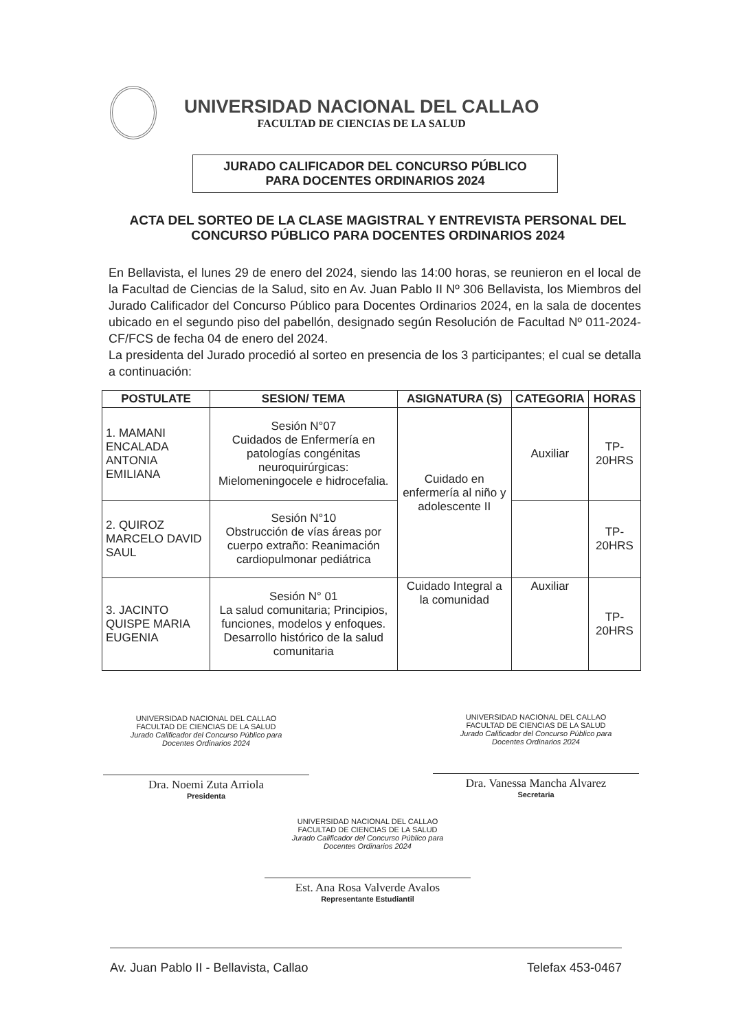UNIVERSIDAD NACIONAL DEL CALLAO
FACULTAD DE CIENCIAS DE LA SALUD
JURADO CALIFICADOR DEL CONCURSO PÚBLICO
PARA DOCENTES ORDINARIOS 2024
ACTA DEL SORTEO DE LA CLASE MAGISTRAL Y ENTREVISTA PERSONAL DEL CONCURSO PÚBLICO PARA DOCENTES ORDINARIOS 2024
En Bellavista, el lunes 29 de enero del 2024, siendo las 14:00 horas, se reunieron en el local de la Facultad de Ciencias de la Salud, sito en Av. Juan Pablo II Nº 306 Bellavista, los Miembros del Jurado Calificador del Concurso Público para Docentes Ordinarios 2024, en la sala de docentes ubicado en el segundo piso del pabellón, designado según Resolución de Facultad Nº 011-2024-CF/FCS de fecha 04 de enero del 2024.
La presidenta del Jurado procedió al sorteo en presencia de los 3 participantes; el cual se detalla a continuación:
| POSTULATE | SESION/ TEMA | ASIGNATURA (S) | CATEGORIA | HORAS |
| --- | --- | --- | --- | --- |
| 1. MAMANI ENCALADA ANTONIA EMILIANA | Sesión N°07 Cuidados de Enfermería en patologías congénitas neuroquirúrgicas: Mielomeningocele e hidrocefalia. | Cuidado en enfermería al niño y adolescente II | Auxiliar | TP-20HRS |
| 2. QUIROZ MARCELO DAVID SAUL | Sesión N°10 Obstrucción de vías áreas por cuerpo extraño: Reanimación cardiopulmonar pediátrica | | | TP-20HRS |
| 3. JACINTO QUISPE MARIA EUGENIA | Sesión N° 01 La salud comunitaria; Principios, funciones, modelos y enfoques. Desarrollo histórico de la salud comunitaria | Cuidado Integral a la comunidad | Auxiliar | TP-20HRS |
UNIVERSIDAD NACIONAL DEL CALLAO
FACULTAD DE CIENCIAS DE LA SALUD
Jurado Calificador del Concurso Público para
Docentes Ordinarios 2024
Dra. Noemi Zuta Arriola
Presidenta
UNIVERSIDAD NACIONAL DEL CALLAO
FACULTAD DE CIENCIAS DE LA SALUD
Jurado Calificador del Concurso Público para
Docentes Ordinarios 2024
Dra. Vanessa Mancha Alvarez
Secretaria
UNIVERSIDAD NACIONAL DEL CALLAO
FACULTAD DE CIENCIAS DE LA SALUD
Jurado Calificador del Concurso Público para
Docentes Ordinarios 2024
Est. Ana Rosa Valverde Avalos
Representante Estudiantil
Av. Juan Pablo II - Bellavista, Callao Telefax 453-0467